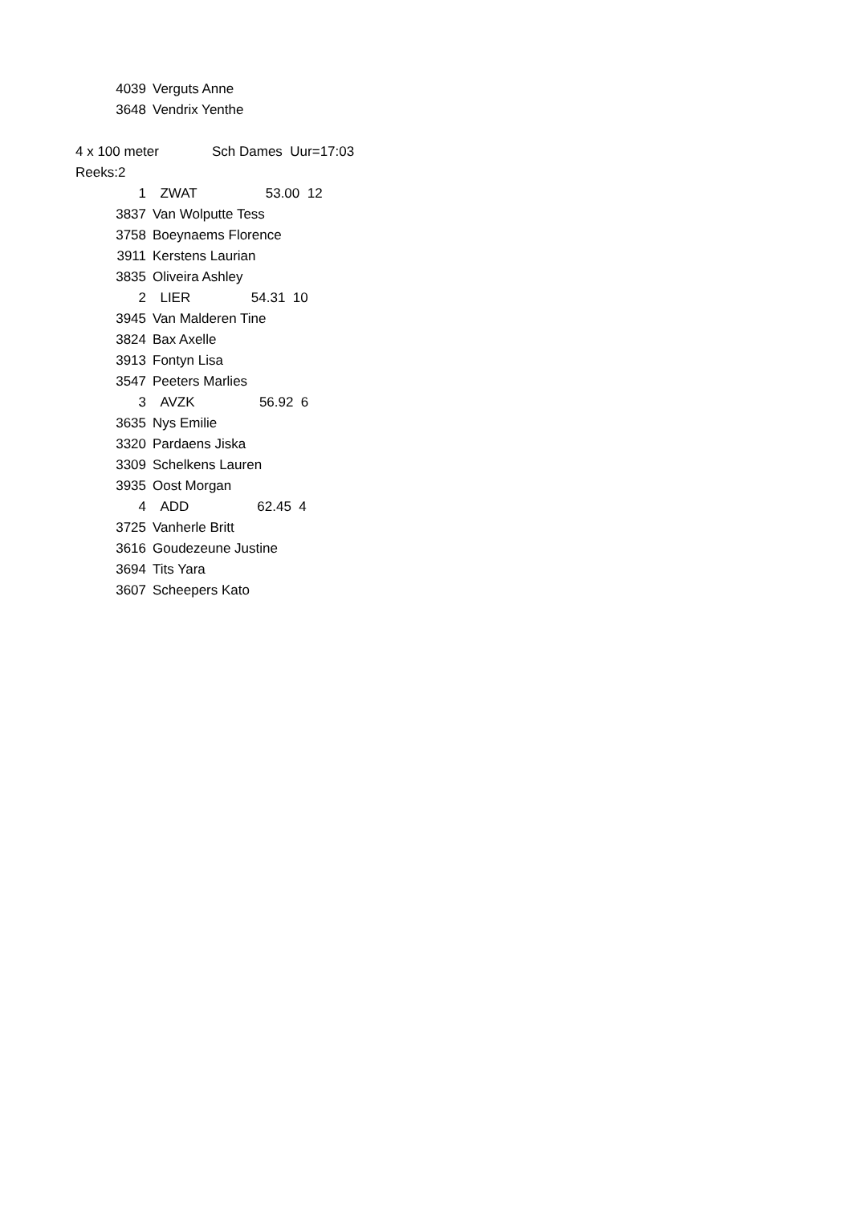| 4039 | Verguts Anne |
| 3648 | Vendrix Yenthe |
| 4 x 100 meter | Sch Dames Uur=17:03 |
| Reeks:2 | |
| 1 | ZWAT 53.00 12 |
| 3837 | Van Wolputte Tess |
| 3758 | Boeynaems Florence |
| 3911 | Kerstens Laurian |
| 3835 | Oliveira Ashley |
| 2 | LIER 54.31 10 |
| 3945 | Van Malderen Tine |
| 3824 | Bax Axelle |
| 3913 | Fontyn Lisa |
| 3547 | Peeters Marlies |
| 3 | AVZK 56.92 6 |
| 3635 | Nys Emilie |
| 3320 | Pardaens Jiska |
| 3309 | Schelkens Lauren |
| 3935 | Oost Morgan |
| 4 | ADD 62.45 4 |
| 3725 | Vanherle Britt |
| 3616 | Goudezeune Justine |
| 3694 | Tits Yara |
| 3607 | Scheepers Kato |